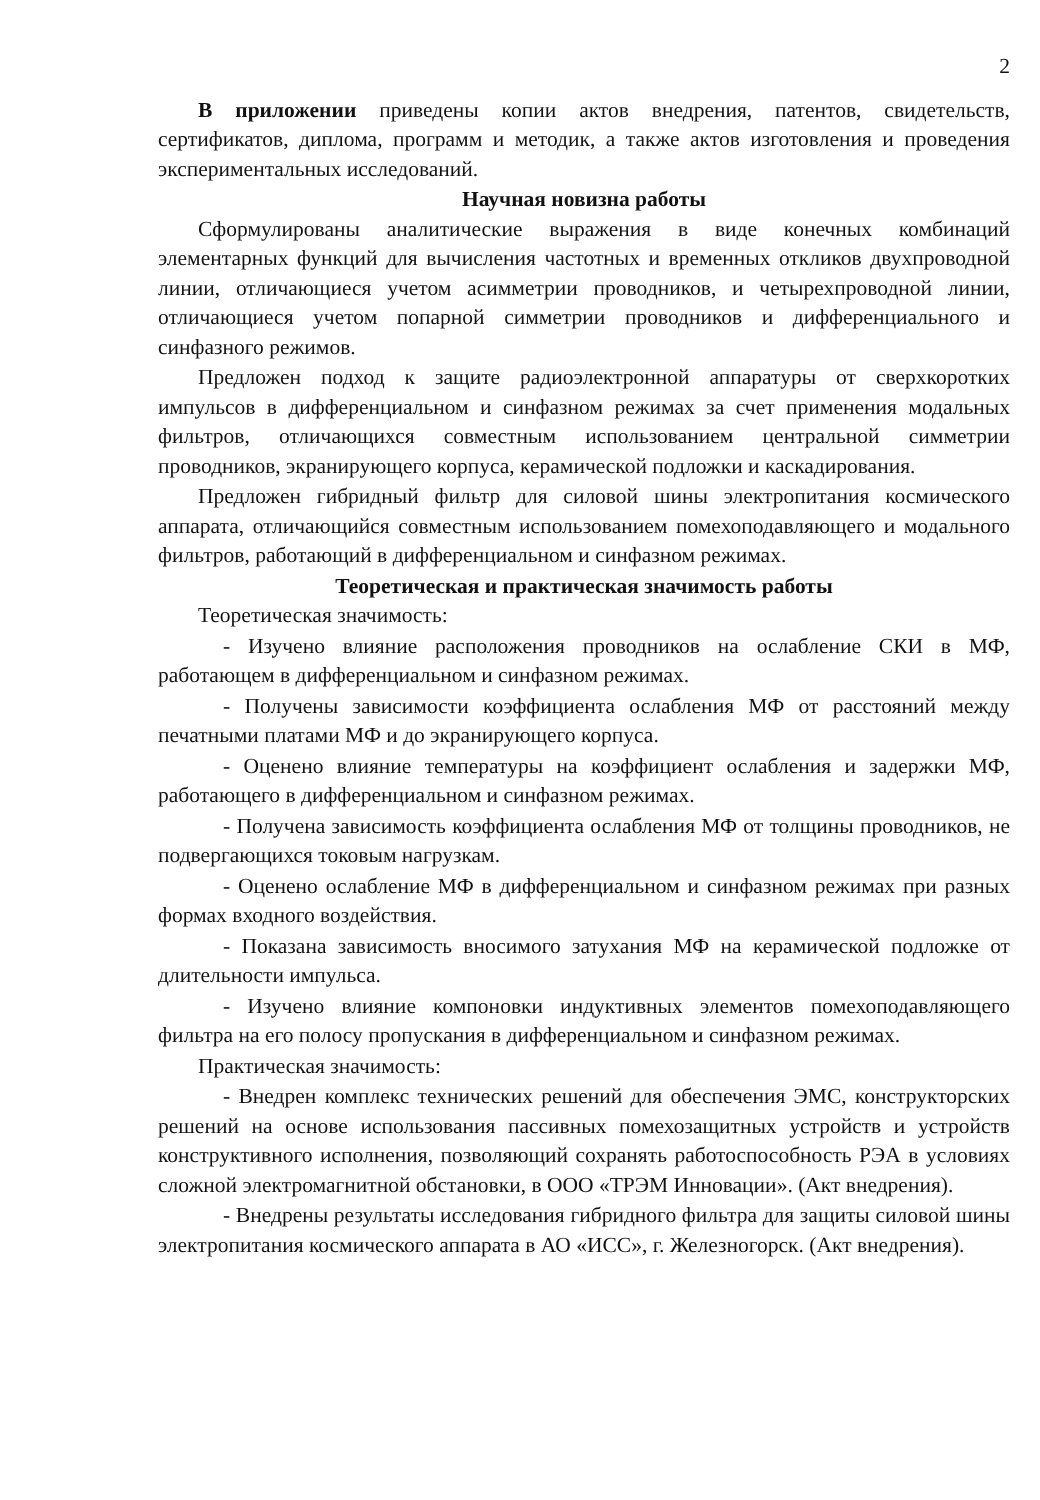2
В приложении приведены копии актов внедрения, патентов, свидетельств, сертификатов, диплома, программ и методик, а также актов изготовления и проведения экспериментальных исследований.
Научная новизна работы
Сформулированы аналитические выражения в виде конечных комбинаций элементарных функций для вычисления частотных и временных откликов двухпроводной линии, отличающиеся учетом асимметрии проводников, и четырехпроводной линии, отличающиеся учетом попарной симметрии проводников и дифференциального и синфазного режимов.
Предложен подход к защите радиоэлектронной аппаратуры от сверхкоротких импульсов в дифференциальном и синфазном режимах за счет применения модальных фильтров, отличающихся совместным использованием центральной симметрии проводников, экранирующего корпуса, керамической подложки и каскадирования.
Предложен гибридный фильтр для силовой шины электропитания космического аппарата, отличающийся совместным использованием помехоподавляющего и модального фильтров, работающий в дифференциальном и синфазном режимах.
Теоретическая и практическая значимость работы
Теоретическая значимость:
- Изучено влияние расположения проводников на ослабление СКИ в МФ, работающем в дифференциальном и синфазном режимах.
- Получены зависимости коэффициента ослабления МФ от расстояний между печатными платами МФ и до экранирующего корпуса.
- Оценено влияние температуры на коэффициент ослабления и задержки МФ, работающего в дифференциальном и синфазном режимах.
- Получена зависимость коэффициента ослабления МФ от толщины проводников, не подвергающихся токовым нагрузкам.
- Оценено ослабление МФ в дифференциальном и синфазном режимах при разных формах входного воздействия.
- Показана зависимость вносимого затухания МФ на керамической подложке от длительности импульса.
- Изучено влияние компоновки индуктивных элементов помехоподавляющего фильтра на его полосу пропускания в дифференциальном и синфазном режимах.
Практическая значимость:
- Внедрен комплекс технических решений для обеспечения ЭМС, конструкторских решений на основе использования пассивных помехозащитных устройств и устройств конструктивного исполнения, позволяющий сохранять работоспособность РЭА в условиях сложной электромагнитной обстановки, в ООО «ТРЭМ Инновации». (Акт внедрения).
- Внедрены результаты исследования гибридного фильтра для защиты силовой шины электропитания космического аппарата в АО «ИСС», г. Железногорск. (Акт внедрения).